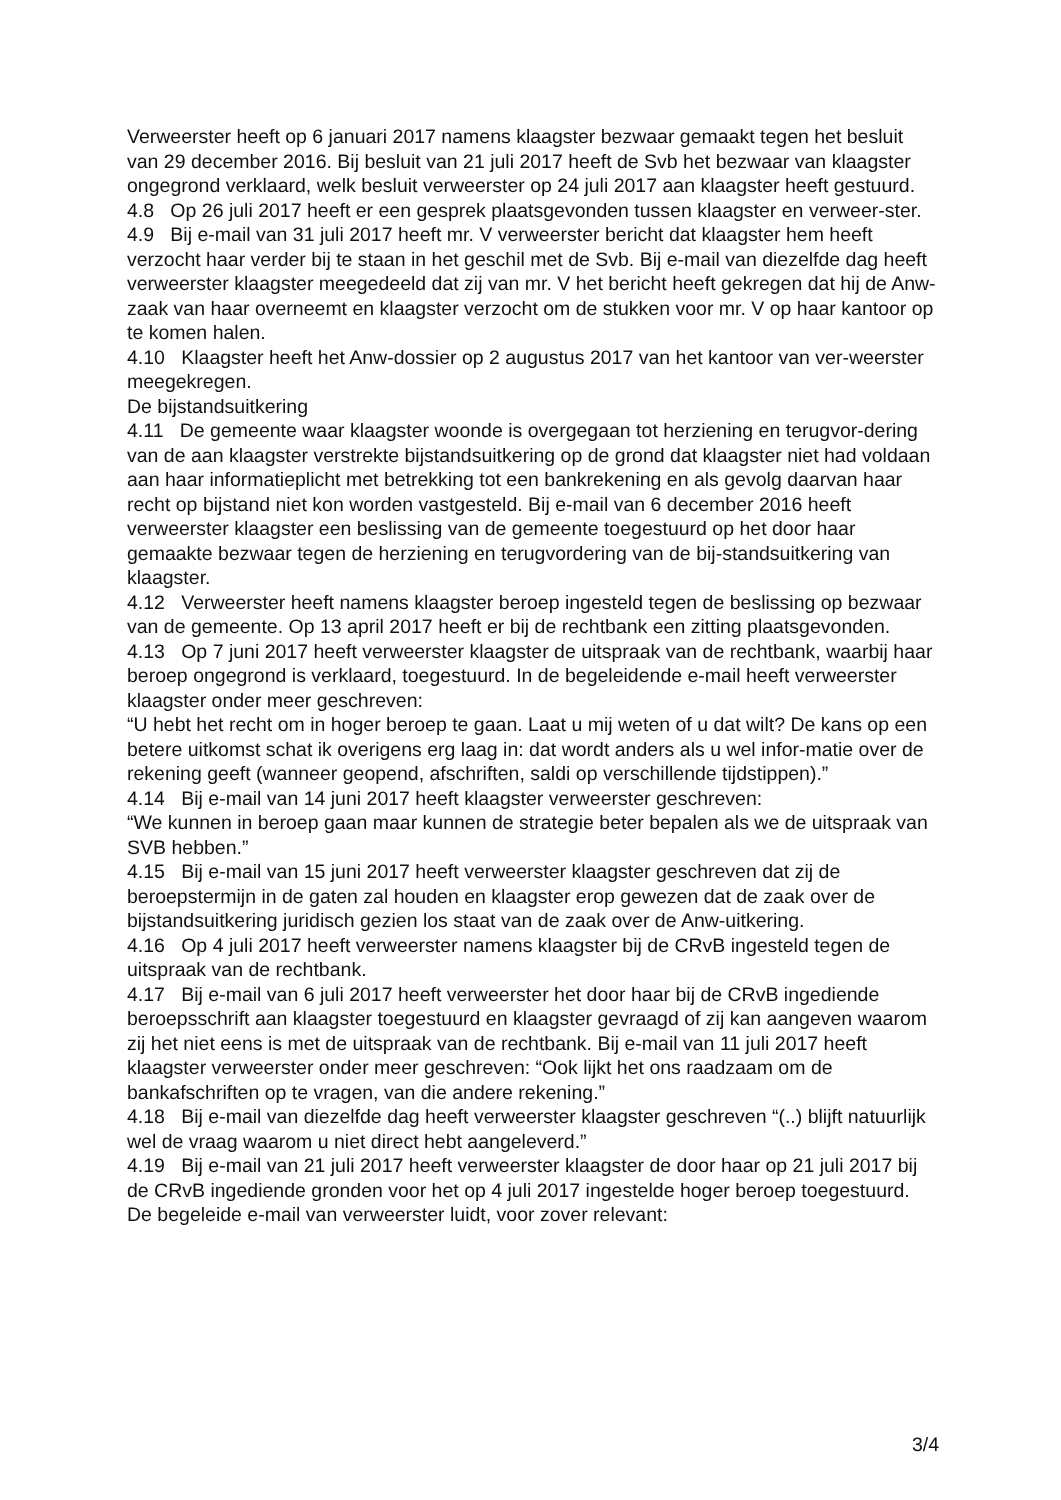Verweerster heeft op 6 januari 2017 namens klaagster bezwaar gemaakt tegen het besluit van 29 december 2016. Bij besluit van 21 juli 2017 heeft de Svb het bezwaar van klaagster ongegrond verklaard, welk besluit verweerster op 24 juli 2017 aan klaagster heeft gestuurd.
4.8 Op 26 juli 2017 heeft er een gesprek plaatsgevonden tussen klaagster en verweer-ster.
4.9 Bij e-mail van 31 juli 2017 heeft mr. V verweerster bericht dat klaagster hem heeft verzocht haar verder bij te staan in het geschil met de Svb. Bij e-mail van diezelfde dag heeft verweerster klaagster meegedeeld dat zij van mr. V het bericht heeft gekregen dat hij de Anw-zaak van haar overneemt en klaagster verzocht om de stukken voor mr. V op haar kantoor op te komen halen.
4.10 Klaagster heeft het Anw-dossier op 2 augustus 2017 van het kantoor van ver-weerster meegekregen.
De bijstandsuitkering
4.11 De gemeente waar klaagster woonde is overgegaan tot herziening en terugvor-dering van de aan klaagster verstrekte bijstandsuitkering op de grond dat klaagster niet had voldaan aan haar informatieplicht met betrekking tot een bankrekening en als gevolg daarvan haar recht op bijstand niet kon worden vastgesteld. Bij e-mail van 6 december 2016 heeft verweerster klaagster een beslissing van de gemeente toegestuurd op het door haar gemaakte bezwaar tegen de herziening en terugvordering van de bij-standsuitkering van klaagster.
4.12 Verweerster heeft namens klaagster beroep ingesteld tegen de beslissing op bezwaar van de gemeente. Op 13 april 2017 heeft er bij de rechtbank een zitting plaatsgevonden.
4.13 Op 7 juni 2017 heeft verweerster klaagster de uitspraak van de rechtbank, waarbij haar beroep ongegrond is verklaard, toegestuurd. In de begeleidende e-mail heeft verweerster klaagster onder meer geschreven:
“U hebt het recht om in hoger beroep te gaan. Laat u mij weten of u dat wilt? De kans op een betere uitkomst schat ik overigens erg laag in: dat wordt anders als u wel infor-matie over de rekening geeft (wanneer geopend, afschriften, saldi op verschillende tijdstippen).”
4.14 Bij e-mail van 14 juni 2017 heeft klaagster verweerster geschreven:
“We kunnen in beroep gaan maar kunnen de strategie beter bepalen als we de uitspraak van SVB hebben.”
4.15 Bij e-mail van 15 juni 2017 heeft verweerster klaagster geschreven dat zij de beroepstermijn in de gaten zal houden en klaagster erop gewezen dat de zaak over de bijstandsuitkering juridisch gezien los staat van de zaak over de Anw-uitkering.
4.16 Op 4 juli 2017 heeft verweerster namens klaagster bij de CRvB ingesteld tegen de uitspraak van de rechtbank.
4.17 Bij e-mail van 6 juli 2017 heeft verweerster het door haar bij de CRvB ingediende beroepsschrift aan klaagster toegestuurd en klaagster gevraagd of zij kan aangeven waarom zij het niet eens is met de uitspraak van de rechtbank. Bij e-mail van 11 juli 2017 heeft klaagster verweerster onder meer geschreven: “Ook lijkt het ons raadzaam om de bankafschriften op te vragen, van die andere rekening.”
4.18 Bij e-mail van diezelfde dag heeft verweerster klaagster geschreven “(..) blijft natuurlijk wel de vraag waarom u niet direct hebt aangeleverd.”
4.19 Bij e-mail van 21 juli 2017 heeft verweerster klaagster de door haar op 21 juli 2017 bij de CRvB ingediende gronden voor het op 4 juli 2017 ingestelde hoger beroep toegestuurd. De begeleide e-mail van verweerster luidt, voor zover relevant:
3/4